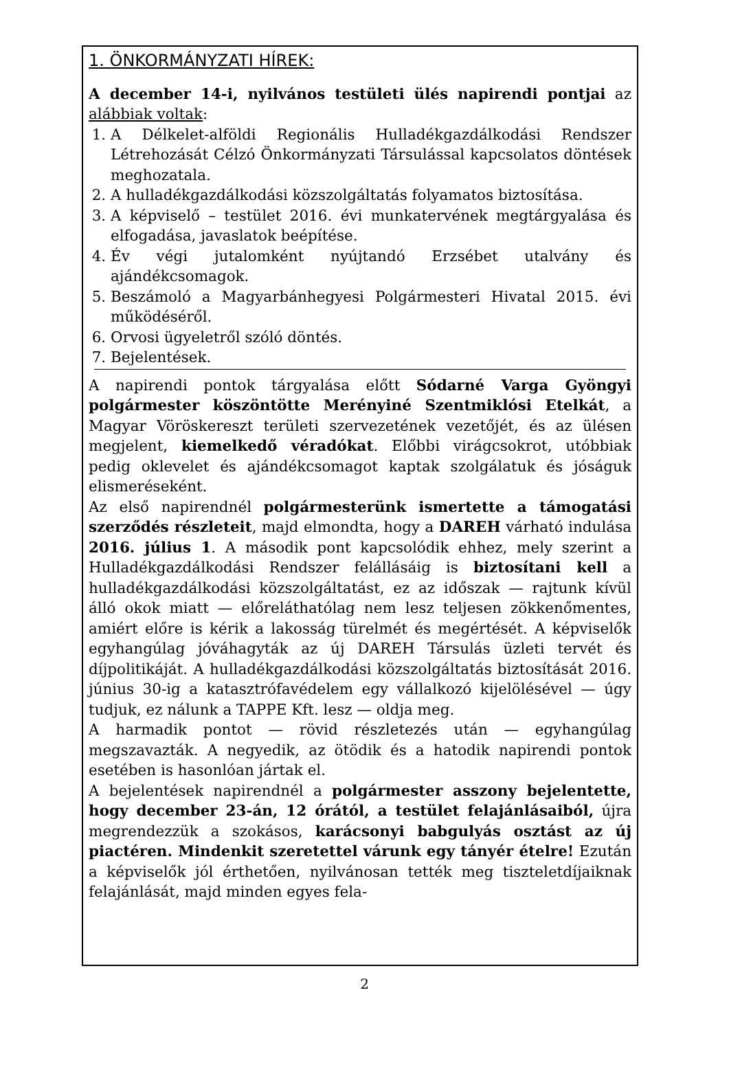1. ÖNKORMÁNYZATI HÍREK:
A december 14-i, nyilvános testületi ülés napirendi pontjai az alábbiak voltak:
1. A Délkelet-alföldi Regionális Hulladékgazdálkodási Rendszer Létrehozását Célzó Önkormányzati Társulással kapcsolatos döntések meghozatala.
2. A hulladékgazdálkodási közszolgáltatás folyamatos biztosítása.
3. A képviselő – testület 2016. évi munkatervének megtárgyalása és elfogadása, javaslatok beépítése.
4. Év végi jutalomként nyújtandó Erzsébet utalvány és ajándékcsomagok.
5. Beszámoló a Magyarbánhegyesi Polgármesteri Hivatal 2015. évi működéséről.
6. Orvosi ügyeletről szóló döntés.
7. Bejelentések.
A napirendi pontok tárgyalása előtt Sódarné Varga Gyöngyi polgármester köszöntötte Merényiné Szentmiklósi Etelkát, a Magyar Vöröskereszt területi szervezetének vezetőjét, és az ülésen megjelent, kiemelkedő véradókat. Előbbi virágcsokrot, utóbbiak pedig oklevelet és ajándékcsomagot kaptak szolgálatuk és jóságuk elismeréseként.
Az első napirendnél polgármesterünk ismertette a támogatási szerződés részleteit, majd elmondta, hogy a DAREH várható indulása 2016. július 1. A második pont kapcsolódik ehhez, mely szerint a Hulladékgazdálkodási Rendszer felállásáig is biztosítani kell a hulladékgazdálkodási közszolgáltatást, ez az időszak — rajtunk kívül álló okok miatt — előreláthatólag nem lesz teljesen zökkenőmentes, amiért előre is kérik a lakosság türelmét és megértését. A képviselők egyhangúlag jóváhagyták az új DAREH Társulás üzleti tervét és díjpolitikáját. A hulladékgazdálkodási közszolgáltatás biztosítását 2016. június 30-ig a katasztrófavédelem egy vállalkozó kijelölésével — úgy tudjuk, ez nálunk a TAPPE Kft. lesz — oldja meg.
A harmadik pontot — rövid részletezés után — egyhangúlag megszavazták. A negyedik, az ötödik és a hatodik napirendi pontok esetében is hasonlóan jártak el.
A bejelentések napirendnél a polgármester asszony bejelentette, hogy december 23-án, 12 órától, a testület felajánlásaiból, újra megrendezzük a szokásos, karácsonyi babgulyás osztást az új piactéren. Mindenkit szeretettel várunk egy tányér ételre! Ezután a képviselők jól érthetően, nyilvánosan tették meg tiszteletdíjaiknak felajánlását, majd minden egyes fela-
2